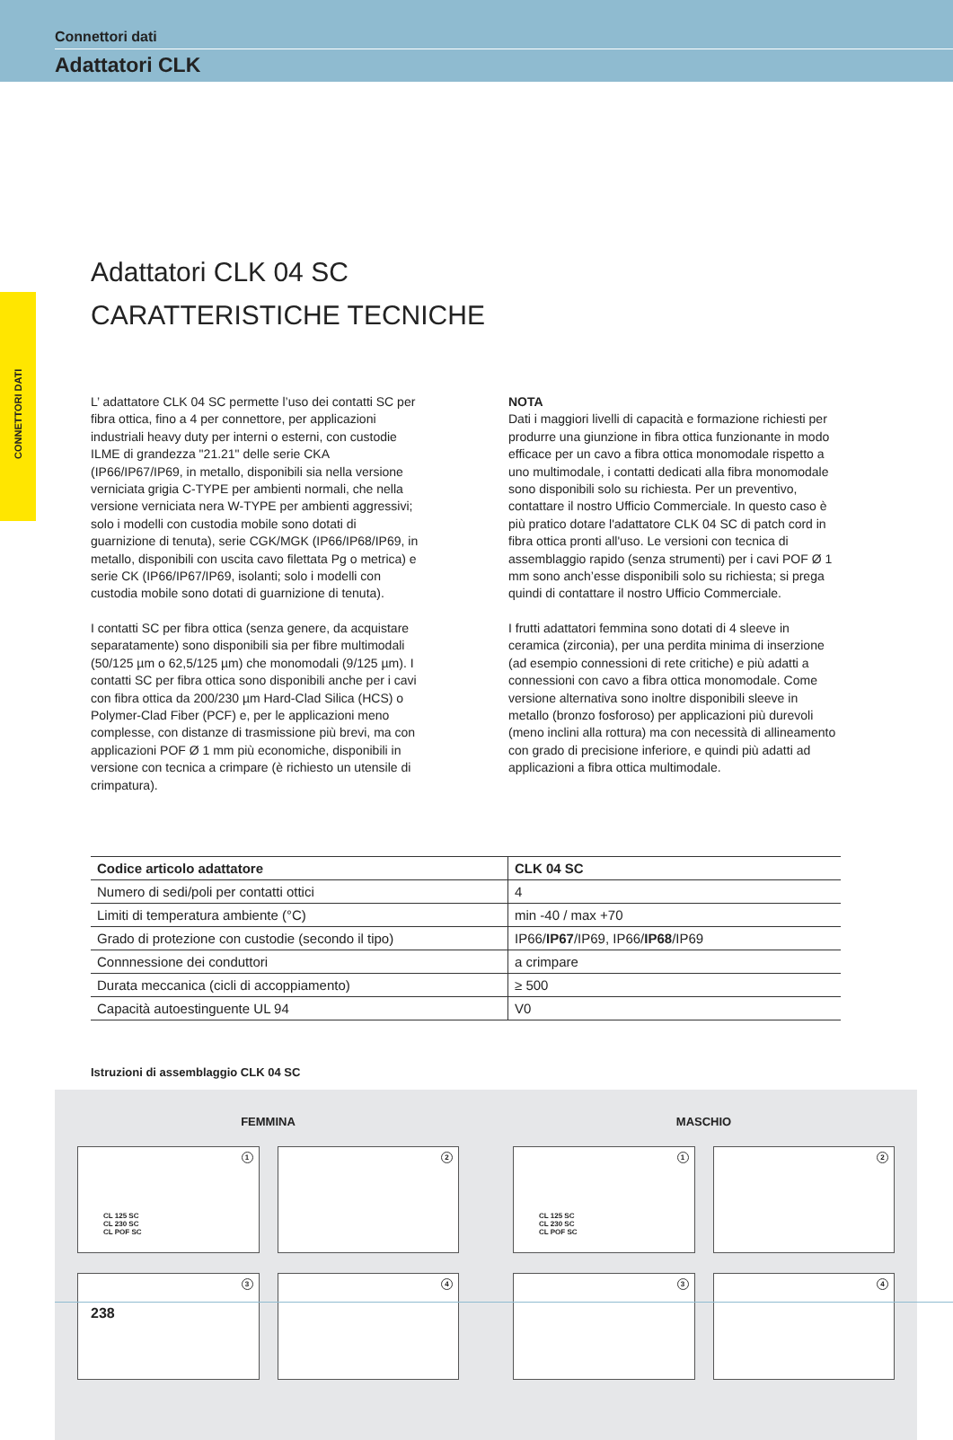Connettori dati
Adattatori CLK
CONNETTORI DATI
Adattatori CLK 04 SC
CARATTERISTICHE TECNICHE
L’ adattatore CLK 04 SC permette l’uso dei contatti SC per fibra ottica, fino a 4 per connettore, per applicazioni industriali heavy duty per interni o esterni, con custodie ILME di grandezza "21.21" delle serie CKA (IP66/IP67/IP69, in metallo, disponibili sia nella versione verniciata grigia C-TYPE per ambienti normali, che nella versione verniciata nera W-TYPE per ambienti aggressivi; solo i modelli con custodia mobile sono dotati di guarnizione di tenuta), serie CGK/MGK (IP66/IP68/IP69, in metallo, disponibili con uscita cavo filettata Pg o metrica) e serie CK (IP66/IP67/IP69, isolanti; solo i modelli con custodia mobile sono dotati di guarnizione di tenuta).
I contatti SC per fibra ottica (senza genere, da acquistare separatamente) sono disponibili sia per fibre multimodali (50/125 µm o 62,5/125 µm) che monomodali (9/125 µm). I contatti SC per fibra ottica sono disponibili anche per i cavi con fibra ottica da 200/230 µm Hard-Clad Silica (HCS) o Polymer-Clad Fiber (PCF) e, per le applicazioni meno complesse, con distanze di trasmissione più brevi, ma con applicazioni POF Ø 1 mm più economiche, disponibili in versione con tecnica a crimpare (è richiesto un utensile di crimpatura).
NOTA
Dati i maggiori livelli di capacità e formazione richiesti per produrre una giunzione in fibra ottica funzionante in modo efficace per un cavo a fibra ottica monomodale rispetto a uno multimodale, i contatti dedicati alla fibra monomodale sono disponibili solo su richiesta. Per un preventivo, contattare il nostro Ufficio Commerciale. In questo caso è più pratico dotare l'adattatore CLK 04 SC di patch cord in fibra ottica pronti all'uso. Le versioni con tecnica di assemblaggio rapido (senza strumenti) per i cavi POF Ø 1 mm sono anch’esse disponibili solo su richiesta; si prega quindi di contattare il nostro Ufficio Commerciale.
I frutti adattatori femmina sono dotati di 4 sleeve in ceramica (zirconia), per una perdita minima di inserzione (ad esempio connessioni di rete critiche) e più adatti a connessioni con cavo a fibra ottica monomodale. Come versione alternativa sono inoltre disponibili sleeve in metallo (bronzo fosforoso) per applicazioni più durevoli (meno inclini alla rottura) ma con necessità di allineamento con grado di precisione inferiore, e quindi più adatti ad applicazioni a fibra ottica multimodale.
| Codice articolo adattatore | CLK 04 SC |
| --- | --- |
| Numero di sedi/poli per contatti ottici | 4 |
| Limiti di temperatura ambiente (°C) | min -40 / max +70 |
| Grado di protezione con custodie (secondo il tipo) | IP66/ IP67 /IP69, IP66/ IP68 /IP69 |
| Connnessione dei conduttori | a crimpare |
| Durata meccanica (cicli di accoppiamento) | ≥ 500 |
| Capacità autoestinguente UL 94 | V0 |
Istruzioni di assemblaggio CLK 04 SC
FEMMINA
1
CL 125 SC
CL 230 SC
CL POF SC
2
3
4
MASCHIO
1
CL 125 SC
CL 230 SC
CL POF SC
2
3
4
238